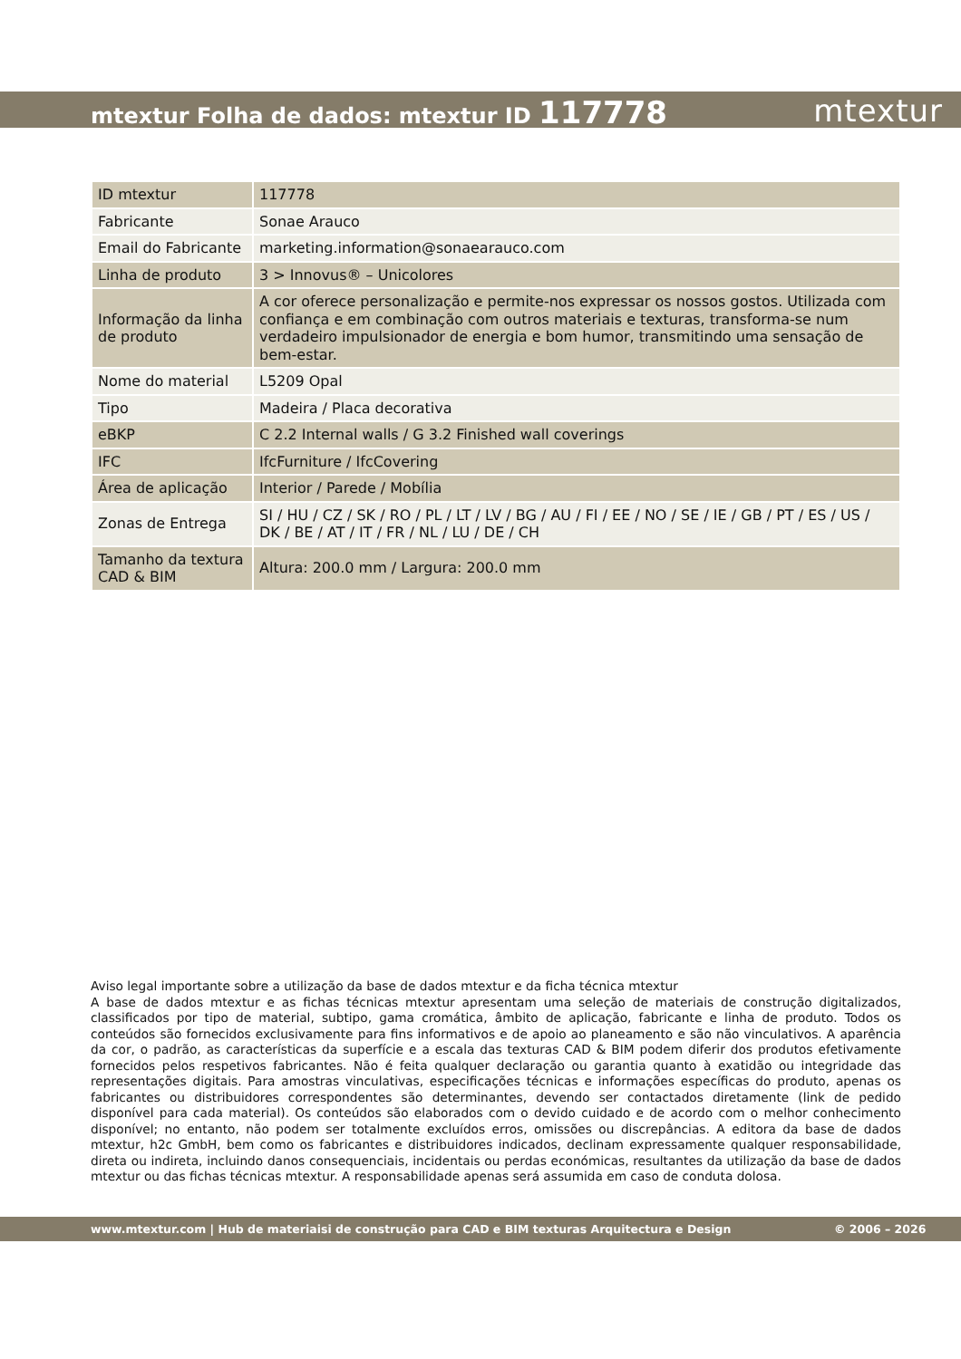mtextur Folha de dados: mtextur ID 117778
mtextur
| ID mtextur | 117778 |
| Fabricante | Sonae Arauco |
| Email do Fabricante | marketing.information@sonaearauco.com |
| Linha de produto | 3 > Innovus® – Unicolores |
| Informação da linha de produto | A cor oferece personalização e permite-nos expressar os nossos gostos. Utilizada com confiança e em combinação com outros materiais e texturas, transforma-se num verdadeiro impulsionador de energia e bom humor, transmitindo uma sensação de bem-estar. |
| Nome do material | L5209 Opal |
| Tipo | Madeira / Placa decorativa |
| eBKP | C 2.2 Internal walls / G 3.2 Finished wall coverings |
| IFC | IfcFurniture / IfcCovering |
| Área de aplicação | Interior / Parede / Mobília |
| Zonas de Entrega | SI / HU / CZ / SK / RO / PL / LT / LV / BG / AU / FI / EE / NO / SE / IE / GB / PT / ES / US / DK / BE / AT / IT / FR / NL / LU / DE / CH |
| Tamanho da textura CAD & BIM | Altura: 200.0 mm / Largura: 200.0 mm |
Aviso legal importante sobre a utilização da base de dados mtextur e da ficha técnica mtextur
A base de dados mtextur e as fichas técnicas mtextur apresentam uma seleção de materiais de construção digitalizados, classificados por tipo de material, subtipo, gama cromática, âmbito de aplicação, fabricante e linha de produto. Todos os conteúdos são fornecidos exclusivamente para fins informativos e de apoio ao planeamento e são não vinculativos. A aparência da cor, o padrão, as características da superfície e a escala das texturas CAD & BIM podem diferir dos produtos efetivamente fornecidos pelos respetivos fabricantes. Não é feita qualquer declaração ou garantia quanto à exatidão ou integridade das representações digitais. Para amostras vinculativas, especificações técnicas e informações específicas do produto, apenas os fabricantes ou distribuidores correspondentes são determinantes, devendo ser contactados diretamente (link de pedido disponível para cada material). Os conteúdos são elaborados com o devido cuidado e de acordo com o melhor conhecimento disponível; no entanto, não podem ser totalmente excluídos erros, omissões ou discrepâncias. A editora da base de dados mtextur, h2c GmbH, bem como os fabricantes e distribuidores indicados, declinam expressamente qualquer responsabilidade, direta ou indireta, incluindo danos consequenciais, incidentais ou perdas económicas, resultantes da utilização da base de dados mtextur ou das fichas técnicas mtextur. A responsabilidade apenas será assumida em caso de conduta dolosa.
www.mtextur.com | Hub de materiaisi de construção para CAD e BIM texturas Arquitectura e Design © 2006 – 2026